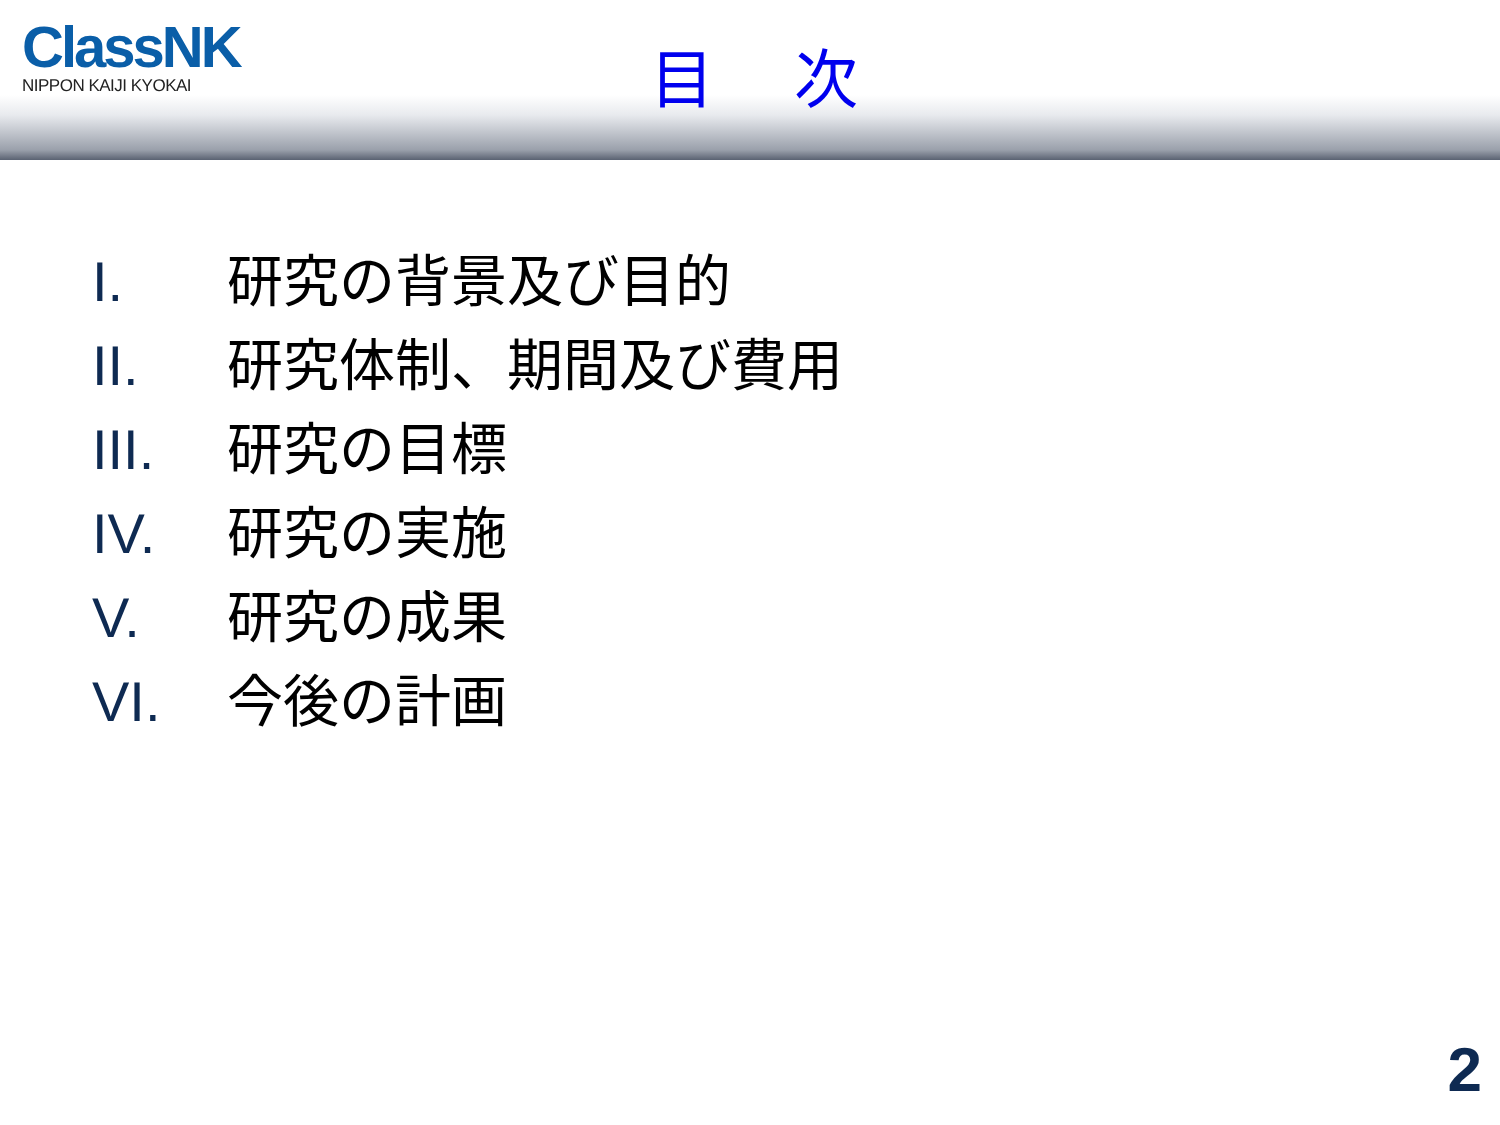ClassNK
NIPPON KAIJI KYOKAI
目 次
I. 研究の背景及び目的
II. 研究体制、期間及び費用
III. 研究の目標
IV. 研究の実施
V. 研究の成果
VI. 今後の計画
2